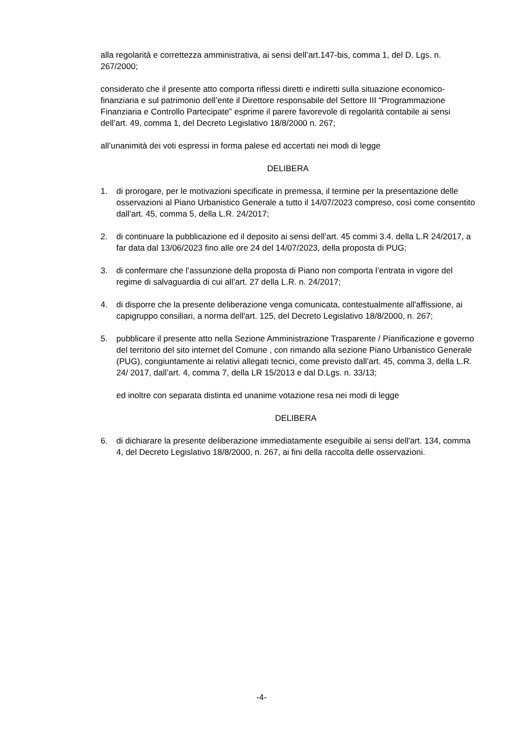alla regolarità e correttezza amministrativa, ai sensi dell’art.147-bis, comma 1, del D. Lgs. n. 267/2000;
considerato che il presente atto comporta riflessi diretti e indiretti sulla situazione economico-finanziaria e sul patrimonio dell’ente il Direttore responsabile del Settore III “Programmazione Finanziaria e Controllo Partecipate” esprime il parere favorevole di regolarità contabile ai sensi dell’art. 49, comma 1, del Decreto Legislativo 18/8/2000 n. 267;
all’unanimità dei voti espressi in forma palese ed accertati nei modi di legge
DELIBERA
1. di prorogare, per le motivazioni specificate in premessa, il termine per la presentazione delle osservazioni al Piano Urbanistico Generale a tutto il 14/07/2023 compreso, così come consentito dall’art. 45, comma 5, della L.R. 24/2017;
2. di continuare la pubblicazione ed il deposito ai sensi dell’art. 45 commi 3.4. della L.R 24/2017, a far data dal 13/06/2023 fino alle ore 24 del 14/07/2023, della proposta di PUG;
3. di confermare che l’assunzione della proposta di Piano non comporta l’entrata in vigore del regime di salvaguardia di cui all’art. 27 della L.R. n. 24/2017;
4. di disporre che la presente deliberazione venga comunicata, contestualmente all'affissione, ai capigruppo consiliari, a norma dell'art. 125, del Decreto Legislativo 18/8/2000, n. 267;
5. pubblicare il presente atto nella Sezione Amministrazione Trasparente / Pianificazione e governo del territorio del sito internet del Comune , con rimando alla sezione Piano Urbanistico Generale (PUG), congiuntamente ai relativi allegati tecnici, come previsto dall’art. 45, comma 3, della L.R. 24/ 2017, dall’art. 4, comma 7, della LR 15/2013 e dal D.Lgs. n. 33/13;
ed inoltre con separata distinta ed unanime votazione resa nei modi di legge
DELIBERA
6. di dichiarare la presente deliberazione immediatamente eseguibile ai sensi dell'art. 134, comma 4, del Decreto Legislativo 18/8/2000, n. 267, ai fini della raccolta delle osservazioni.
-4-